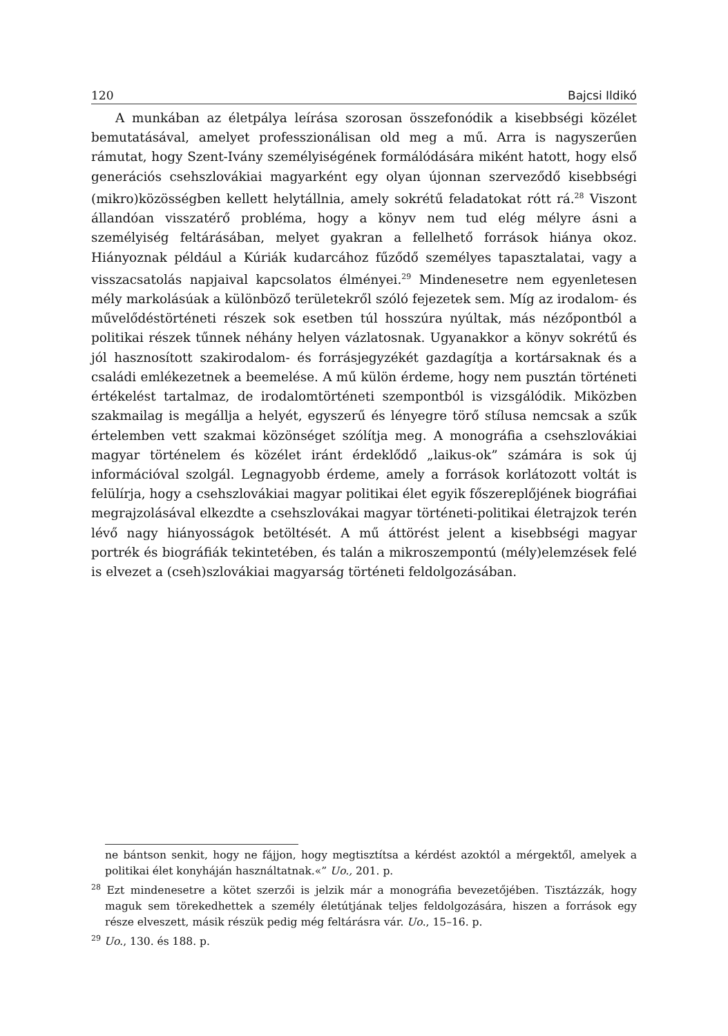120 Bajcsi Ildikó
A munkában az életpálya leírása szorosan összefonódik a kisebbségi közélet bemutatásával, amelyet professzionálisan old meg a mű. Arra is nagyszerűen rámutat, hogy Szent-Ivány személyiségének formálódására miként hatott, hogy első generációs csehszlovákiai magyarként egy olyan újonnan szerveződő kisebbségi (mikro)közösségben kellett helytállnia, amely sokrétű feladatokat rótt rá.<sup>28</sup> Viszont állandóan visszatérő probléma, hogy a könyv nem tud elég mélyre ásni a személyiség feltárásában, melyet gyakran a fellelhető források hiánya okoz. Hiányoznak például a Kúriák kudarcához fűződő személyes tapasztalatai, vagy a visszacsatolás napjaival kapcsolatos élményei.<sup>29</sup> Mindenesetre nem egyenletesen mély markolásúak a különböző területekről szóló fejezetek sem. Míg az irodalom- és művelődéstörténeti részek sok esetben túl hosszúra nyúltak, más nézőpontból a politikai részek tűnnek néhány helyen vázlatosnak. Ugyanakkor a könyv sokrétű és jól hasznosított szakirodalom- és forrásjegyzékét gazdagítja a kortársaknak és a családi emlékezetnek a beemelése. A mű külön érdeme, hogy nem pusztán történeti értékelést tartalmaz, de irodalomtörténeti szempontból is vizsgálódik. Miközben szakmailag is megállja a helyét, egyszerű és lényegre törő stílusa nemcsak a szűk értelemben vett szakmai közönséget szólítja meg. A monográfia a csehszlovákiai magyar történelem és közélet iránt érdeklődő „laikus-ok” számára is sok új információval szolgál. Legnagyobb érdeme, amely a források korlátozott voltát is felülírja, hogy a csehszlovákiai magyar politikai élet egyik főszereplőjének biográfiai megrajzolásával elkezdte a csehszlovákai magyar történeti-politikai életrajzok terén lévő nagy hiányosságok betöltését. A mű áttörést jelent a kisebbségi magyar portrék és biográfiák tekintetében, és talán a mikroszempontú (mély)elemzések felé is elvezet a (cseh)szlovákiai magyarság történeti feldolgozásában.
ne bántson senkit, hogy ne fájjon, hogy megtisztítsa a kérdést azoktól a mérgektől, amelyek a politikai élet konyháján használtatnak.«” Uo., 201. p.
<sup>28</sup> Ezt mindenesetre a kötet szerzői is jelzik már a monográfia bevezetőjében. Tisztázzák, hogy maguk sem törekedhettek a személy életútjának teljes feldolgozására, hiszen a források egy része elveszett, másik részük pedig még feltárásra vár. Uo., 15–16. p.
<sup>29</sup> Uo., 130. és 188. p.